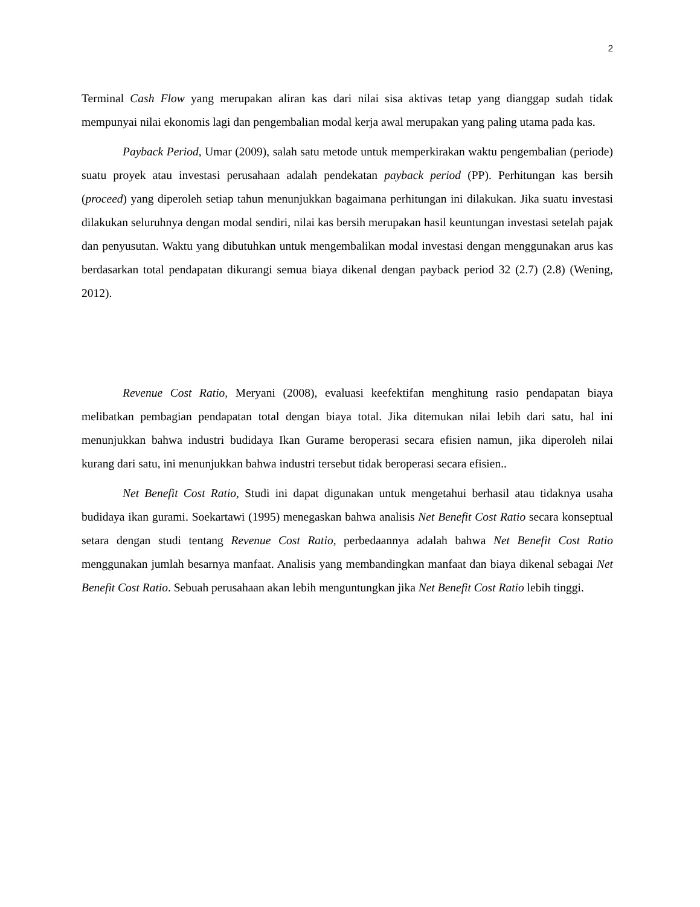2
Terminal Cash Flow yang merupakan aliran kas dari nilai sisa aktivas tetap yang dianggap sudah tidak mempunyai nilai ekonomis lagi dan pengembalian modal kerja awal merupakan yang paling utama pada kas.
Payback Period, Umar (2009), salah satu metode untuk memperkirakan waktu pengembalian (periode) suatu proyek atau investasi perusahaan adalah pendekatan payback period (PP). Perhitungan kas bersih (proceed) yang diperoleh setiap tahun menunjukkan bagaimana perhitungan ini dilakukan. Jika suatu investasi dilakukan seluruhnya dengan modal sendiri, nilai kas bersih merupakan hasil keuntungan investasi setelah pajak dan penyusutan. Waktu yang dibutuhkan untuk mengembalikan modal investasi dengan menggunakan arus kas berdasarkan total pendapatan dikurangi semua biaya dikenal dengan payback period 32 (2.7) (2.8) (Wening, 2012).
Revenue Cost Ratio, Meryani (2008), evaluasi keefektifan menghitung rasio pendapatan biaya melibatkan pembagian pendapatan total dengan biaya total. Jika ditemukan nilai lebih dari satu, hal ini menunjukkan bahwa industri budidaya Ikan Gurame beroperasi secara efisien namun, jika diperoleh nilai kurang dari satu, ini menunjukkan bahwa industri tersebut tidak beroperasi secara efisien..
Net Benefit Cost Ratio, Studi ini dapat digunakan untuk mengetahui berhasil atau tidaknya usaha budidaya ikan gurami. Soekartawi (1995) menegaskan bahwa analisis Net Benefit Cost Ratio secara konseptual setara dengan studi tentang Revenue Cost Ratio, perbedaannya adalah bahwa Net Benefit Cost Ratio menggunakan jumlah besarnya manfaat. Analisis yang membandingkan manfaat dan biaya dikenal sebagai Net Benefit Cost Ratio. Sebuah perusahaan akan lebih menguntungkan jika Net Benefit Cost Ratio lebih tinggi.